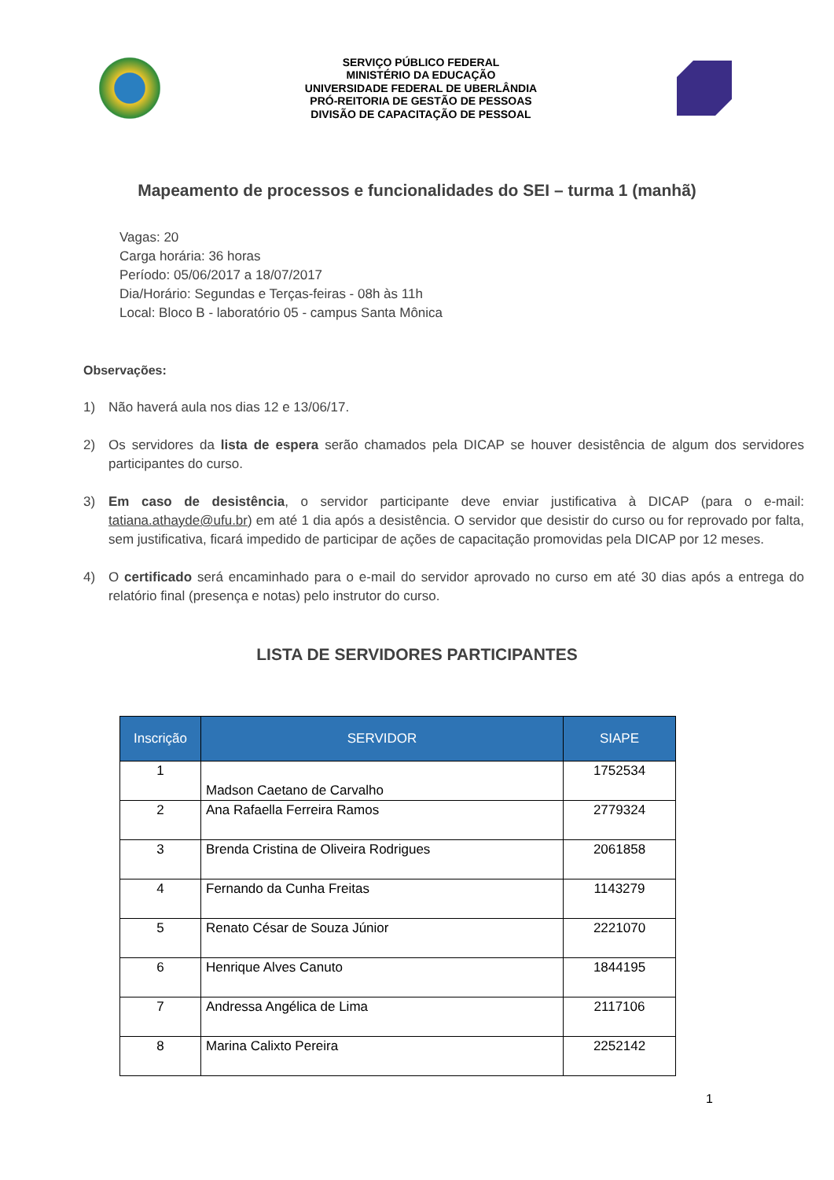SERVIÇO PÚBLICO FEDERAL
MINISTÉRIO DA EDUCAÇÃO
UNIVERSIDADE FEDERAL DE UBERLÂNDIA
PRÓ-REITORIA DE GESTÃO DE PESSOAS
DIVISÃO DE CAPACITAÇÃO DE PESSOAL
Mapeamento de processos e funcionalidades do SEI – turma 1 (manhã)
Vagas: 20
Carga horária: 36 horas
Período: 05/06/2017 a 18/07/2017
Dia/Horário: Segundas e Terças-feiras - 08h às 11h
Local: Bloco B - laboratório 05 - campus Santa Mônica
Observações:
1) Não haverá aula nos dias 12 e 13/06/17.
2) Os servidores da lista de espera serão chamados pela DICAP se houver desistência de algum dos servidores participantes do curso.
3) Em caso de desistência, o servidor participante deve enviar justificativa à DICAP (para o e-mail: tatiana.athayde@ufu.br) em até 1 dia após a desistência. O servidor que desistir do curso ou for reprovado por falta, sem justificativa, ficará impedido de participar de ações de capacitação promovidas pela DICAP por 12 meses.
4) O certificado será encaminhado para o e-mail do servidor aprovado no curso em até 30 dias após a entrega do relatório final (presença e notas) pelo instrutor do curso.
LISTA DE SERVIDORES PARTICIPANTES
| Inscrição | SERVIDOR | SIAPE |
| --- | --- | --- |
| 1 | Madson Caetano de Carvalho | 1752534 |
| 2 | Ana Rafaella Ferreira Ramos | 2779324 |
| 3 | Brenda Cristina de Oliveira Rodrigues | 2061858 |
| 4 | Fernando da Cunha Freitas | 1143279 |
| 5 | Renato César de Souza Júnior | 2221070 |
| 6 | Henrique Alves Canuto | 1844195 |
| 7 | Andressa Angélica de Lima | 2117106 |
| 8 | Marina Calixto Pereira | 2252142 |
1